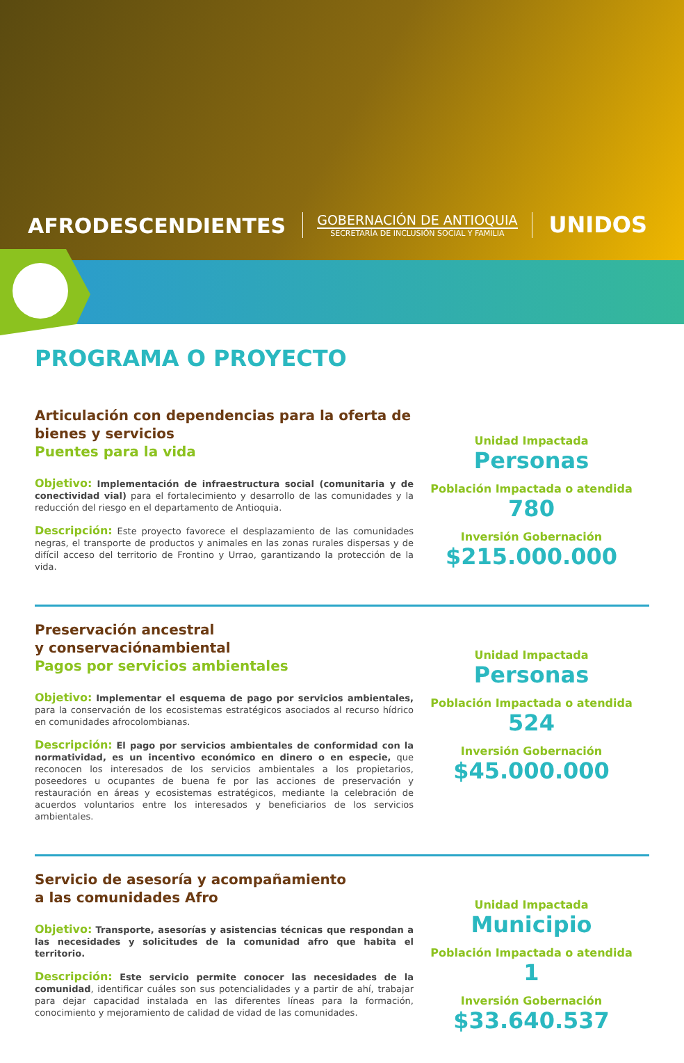AFRODESCENDIENTES
GOBERNACIÓN DE ANTIOQUIA
SECRETARÍA DE INCLUSIÓN SOCIAL Y FAMILIA
UNIDOS
PROGRAMA O PROYECTO
Articulación con dependencias para la oferta de bienes y servicios
Puentes para la vida
Objetivo: Implementación de infraestructura social (comunitaria y de conectividad vial) para el fortalecimiento y desarrollo de las comunidades y la reducción del riesgo en el departamento de Antioquia.
Descripción: Este proyecto favorece el desplazamiento de las comunidades negras, el transporte de productos y animales en las zonas rurales dispersas y de difícil acceso del territorio de Frontino y Urrao, garantizando la protección de la vida.
Unidad Impactada
Personas
Población Impactada o atendida
780
Inversión Gobernación
$215.000.000
Preservación ancestral
y conservaciónambiental
Pagos por servicios ambientales
Objetivo: Implementar el esquema de pago por servicios ambientales, para la conservación de los ecosistemas estratégicos asociados al recurso hídrico en comunidades afrocolombianas.
Descripción: El pago por servicios ambientales de conformidad con la normatividad, es un incentivo económico en dinero o en especie, que reconocen los interesados de los servicios ambientales a los propietarios, poseedores u ocupantes de buena fe por las acciones de preservación y restauración en áreas y ecosistemas estratégicos, mediante la celebración de acuerdos voluntarios entre los interesados y beneficiarios de los servicios ambientales.
Unidad Impactada
Personas
Población Impactada o atendida
524
Inversión Gobernación
$45.000.000
Servicio de asesoría y acompañamiento
a las comunidades Afro
Objetivo: Transporte, asesorías y asistencias técnicas que respondan a las necesidades y solicitudes de la comunidad afro que habita el territorio.
Descripción: Este servicio permite conocer las necesidades de la comunidad, identificar cuáles son sus potencialidades y a partir de ahí, trabajar para dejar capacidad instalada en las diferentes líneas para la formación, conocimiento y mejoramiento de calidad de vidad de las comunidades.
Unidad Impactada
Municipio
Población Impactada o atendida
1
Inversión Gobernación
$33.640.537